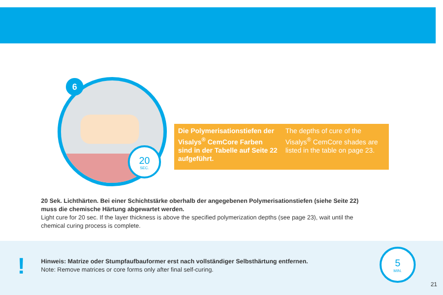6
20
SEC.
Die Polymerisationstiefen der Visalys<sup>®</sup> CemCore Farben sind in der Tabelle auf Seite 22 aufgeführt.
The depths of cure of the Visalys<sup>®</sup> CemCore shades are listed in the table on page 23.
20 Sek. Lichthärten. Bei einer Schichtstärke oberhalb der angegebenen Polymerisationstiefen (siehe Seite 22) muss die chemische Härtung abgewartet werden.
Light cure for 20 sec. If the layer thickness is above the specified polymerization depths (see page 23), wait until the chemical curing process is complete.
!
Hinweis: Matrize oder Stumpfaufbauformer erst nach vollständiger Selbsthärtung entfernen.
Note: Remove matrices or core forms only after final self-curing.
5
MIN.
21